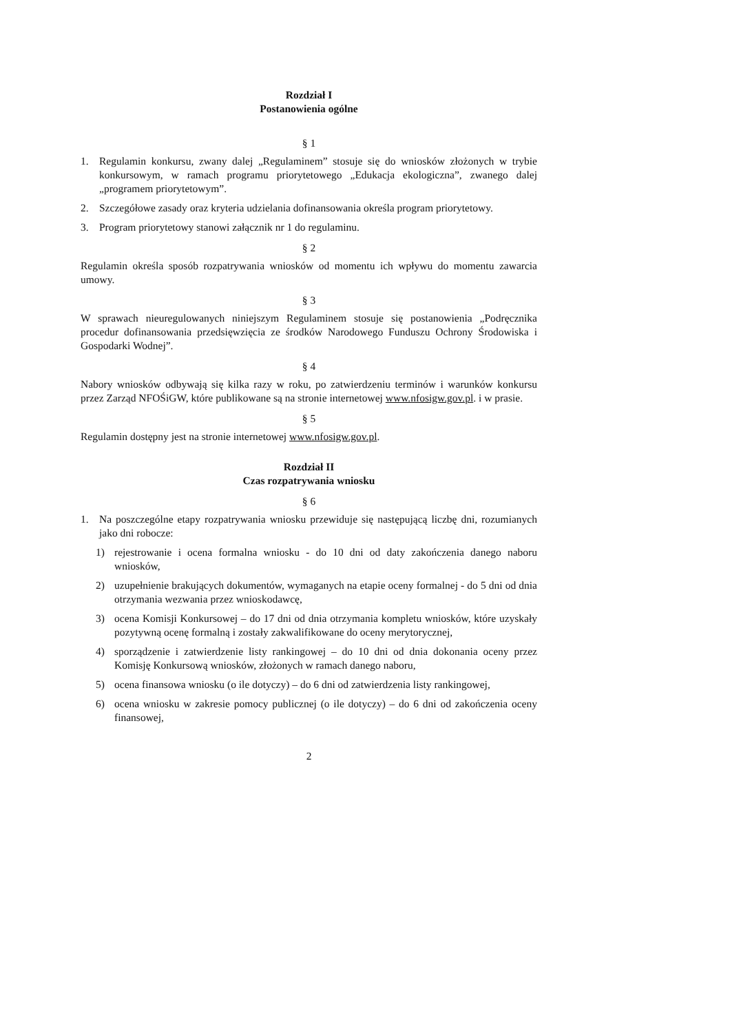Rozdział I
Postanowienia ogólne
§ 1
1. Regulamin konkursu, zwany dalej „Regulaminem” stosuje się do wniosków złożonych w trybie konkursowym, w ramach programu priorytetowego „Edukacja ekologiczna”, zwanego dalej „programem priorytetowym”.
2. Szczegółowe zasady oraz kryteria udzielania dofinansowania określa program priorytetowy.
3. Program priorytetowy stanowi załącznik nr 1 do regulaminu.
§ 2
Regulamin określa sposób rozpatrywania wniosków od momentu ich wpływu do momentu zawarcia umowy.
§ 3
W sprawach nieuregulowanych niniejszym Regulaminem stosuje się postanowienia „Podręcznika procedur dofinansowania przedsięwzięcia ze środków Narodowego Funduszu Ochrony Środowiska i Gospodarki Wodnej”.
§ 4
Nabory wniosków odbywają się kilka razy w roku, po zatwierdzeniu terminów i warunków konkursu przez Zarząd NFOŚiGW, które publikowane są na stronie internetowej www.nfosigw.gov.pl. i w prasie.
§ 5
Regulamin dostępny jest na stronie internetowej www.nfosigw.gov.pl.
Rozdział II
Czas rozpatrywania wniosku
§ 6
1. Na poszczególne etapy rozpatrywania wniosku przewiduje się następującą liczbę dni, rozumianych jako dni robocze:
1) rejestrowanie i ocena formalna wniosku - do 10 dni od daty zakończenia danego naboru wniosków,
2) uzupełnienie brakujących dokumentów, wymaganych na etapie oceny formalnej - do 5 dni od dnia otrzymania wezwania przez wnioskodawcę,
3) ocena Komisji Konkursowej – do 17 dni od dnia otrzymania kompletu wniosków, które uzyskały pozytywną ocenę formalną i zostały zakwalifikowane do oceny merytorycznej,
4) sporządzenie i zatwierdzenie listy rankingowej – do 10 dni od dnia dokonania oceny przez Komisję Konkursową wniosków, złożonych w ramach danego naboru,
5) ocena finansowa wniosku (o ile dotyczy) – do 6 dni od zatwierdzenia listy rankingowej,
6) ocena wniosku w zakresie pomocy publicznej (o ile dotyczy) – do 6 dni od zakończenia oceny finansowej,
2